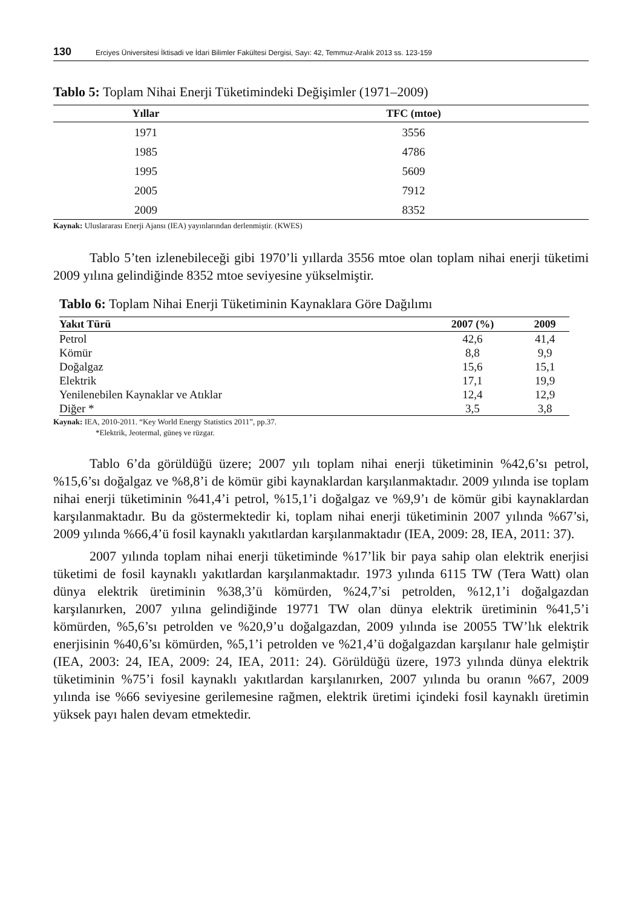130 Erciyes Üniversitesi İktisadi ve İdari Bilimler Fakültesi Dergisi, Sayı: 42, Temmuz-Aralık 2013 ss. 123-159
Tablo 5: Toplam Nihai Enerji Tüketimindeki Değişimler (1971–2009)
| Yıllar | TFC (mtoe) |
| --- | --- |
| 1971 | 3556 |
| 1985 | 4786 |
| 1995 | 5609 |
| 2005 | 7912 |
| 2009 | 8352 |
Kaynak: Uluslararası Enerji Ajansı (IEA) yayınlarından derlenmiştir. (KWES)
Tablo 5’ten izlenebileceği gibi 1970’li yıllarda 3556 mtoe olan toplam nihai enerji tüketimi 2009 yılına gelindiğinde 8352 mtoe seviyesine yükselmiştir.
Tablo 6: Toplam Nihai Enerji Tüketiminin Kaynaklara Göre Dağılımı
| Yakıt Türü | 2007 (%) | 2009 |
| --- | --- | --- |
| Petrol | 42,6 | 41,4 |
| Kömür | 8,8 | 9,9 |
| Doğalgaz | 15,6 | 15,1 |
| Elektrik | 17,1 | 19,9 |
| Yenilenebilen Kaynaklar ve Atıklar | 12,4 | 12,9 |
| Diğer * | 3,5 | 3,8 |
Kaynak: IEA, 2010-2011. “Key World Energy Statistics 2011”, pp.37.
*Elektrik, Jeotermal, güneş ve rüzgar.
Tablo 6’da görüldüğü üzere; 2007 yılı toplam nihai enerji tüketiminin %42,6’sı petrol, %15,6’sı doğalgaz ve %8,8’i de kömür gibi kaynaklardan karşılanmaktadır. 2009 yılında ise toplam nihai enerji tüketiminin %41,4’i petrol, %15,1’i doğalgaz ve %9,9’ı de kömür gibi kaynaklardan karşılanmaktadır. Bu da göstermektedir ki, toplam nihai enerji tüketiminin 2007 yılında %67’si, 2009 yılında %66,4’ü fosil kaynaklı yakıtlardan karşılanmaktadır (IEA, 2009: 28, IEA, 2011: 37).
2007 yılında toplam nihai enerji tüketiminde %17’lik bir paya sahip olan elektrik enerjisi tüketimi de fosil kaynaklı yakıtlardan karşılanmaktadır. 1973 yılında 6115 TW (Tera Watt) olan dünya elektrik üretiminin %38,3’ü kömürden, %24,7’si petrolden, %12,1’i doğalgazdan karşılanırken, 2007 yılına gelindiğinde 19771 TW olan dünya elektrik üretiminin %41,5’i kömürden, %5,6’sı petrolden ve %20,9’u doğalgazdan, 2009 yılında ise 20055 TW’lık elektrik enerjisinin %40,6’sı kömürden, %5,1’i petrolden ve %21,4’ü doğalgazdan karşılanır hale gelmiştir (IEA, 2003: 24, IEA, 2009: 24, IEA, 2011: 24). Görüldüğü üzere, 1973 yılında dünya elektrik tüketiminin %75’i fosil kaynaklı yakıtlardan karşılanırken, 2007 yılında bu oranın %67, 2009 yılında ise %66 seviyesine gerilemesine rağmen, elektrik üretimi içindeki fosil kaynaklı üretimin yüksek payı halen devam etmektedir.